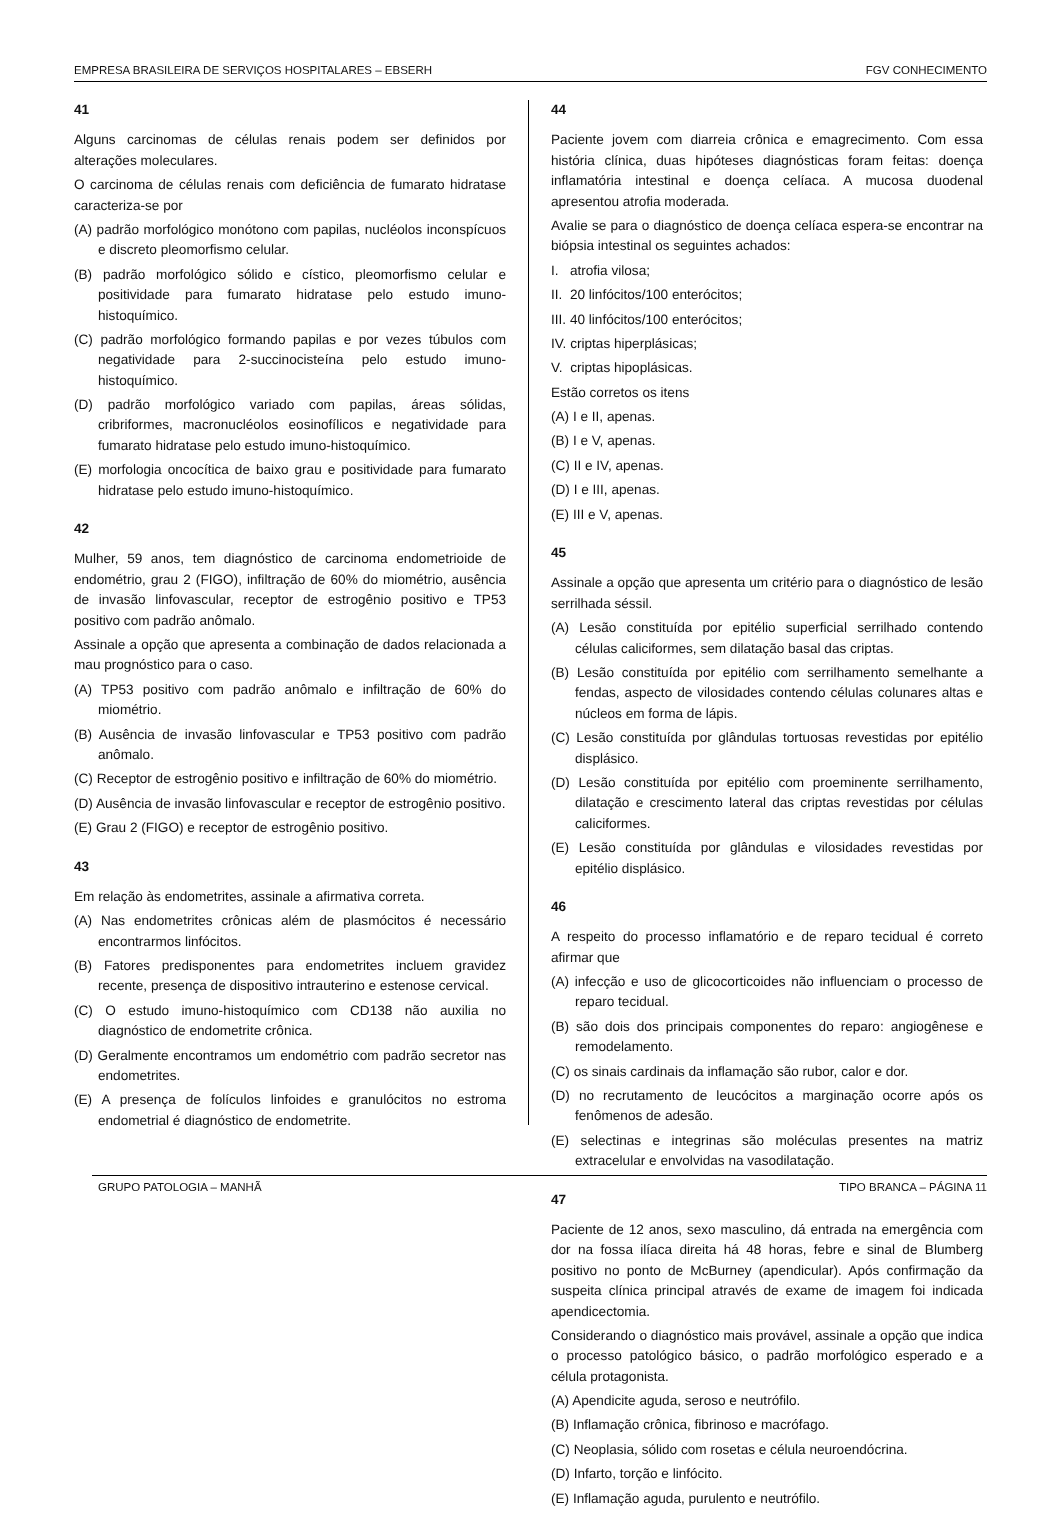EMPRESA BRASILEIRA DE SERVIÇOS HOSPITALARES – EBSERH FGV CONHECIMENTO
41
Alguns carcinomas de células renais podem ser definidos por alterações moleculares.
O carcinoma de células renais com deficiência de fumarato hidratase caracteriza-se por
(A) padrão morfológico monótono com papilas, nucléolos inconspícuos e discreto pleomorfismo celular.
(B) padrão morfológico sólido e cístico, pleomorfismo celular e positividade para fumarato hidratase pelo estudo imuno-histoquímico.
(C) padrão morfológico formando papilas e por vezes túbulos com negatividade para 2-succinocisteína pelo estudo imuno-histoquímico.
(D) padrão morfológico variado com papilas, áreas sólidas, cribriformes, macronucléolos eosinofílicos e negatividade para fumarato hidratase pelo estudo imuno-histoquímico.
(E) morfologia oncocítica de baixo grau e positividade para fumarato hidratase pelo estudo imuno-histoquímico.
42
Mulher, 59 anos, tem diagnóstico de carcinoma endometrioide de endométrio, grau 2 (FIGO), infiltração de 60% do miométrio, ausência de invasão linfovascular, receptor de estrogênio positivo e TP53 positivo com padrão anômalo.
Assinale a opção que apresenta a combinação de dados relacionada a mau prognóstico para o caso.
(A) TP53 positivo com padrão anômalo e infiltração de 60% do miométrio.
(B) Ausência de invasão linfovascular e TP53 positivo com padrão anômalo.
(C) Receptor de estrogênio positivo e infiltração de 60% do miométrio.
(D) Ausência de invasão linfovascular e receptor de estrogênio positivo.
(E) Grau 2 (FIGO) e receptor de estrogênio positivo.
43
Em relação às endometrites, assinale a afirmativa correta.
(A) Nas endometrites crônicas além de plasmócitos é necessário encontrarmos linfócitos.
(B) Fatores predisponentes para endometrites incluem gravidez recente, presença de dispositivo intrauterino e estenose cervical.
(C) O estudo imuno-histoquímico com CD138 não auxilia no diagnóstico de endometrite crônica.
(D) Geralmente encontramos um endométrio com padrão secretor nas endometrites.
(E) A presença de folículos linfoides e granulócitos no estroma endometrial é diagnóstico de endometrite.
44
Paciente jovem com diarreia crônica e emagrecimento. Com essa história clínica, duas hipóteses diagnósticas foram feitas: doença inflamatória intestinal e doença celíaca. A mucosa duodenal apresentou atrofia moderada.
Avalie se para o diagnóstico de doença celíaca espera-se encontrar na biópsia intestinal os seguintes achados:
I. atrofia vilosa;
II. 20 linfócitos/100 enterócitos;
III. 40 linfócitos/100 enterócitos;
IV. criptas hiperplásicas;
V. criptas hipoplásicas.
Estão corretos os itens
(A) I e II, apenas.
(B) I e V, apenas.
(C) II e IV, apenas.
(D) I e III, apenas.
(E) III e V, apenas.
45
Assinale a opção que apresenta um critério para o diagnóstico de lesão serrilhada séssil.
(A) Lesão constituída por epitélio superficial serrilhado contendo células caliciformes, sem dilatação basal das criptas.
(B) Lesão constituída por epitélio com serrilhamento semelhante a fendas, aspecto de vilosidades contendo células colunares altas e núcleos em forma de lápis.
(C) Lesão constituída por glândulas tortuosas revestidas por epitélio displásico.
(D) Lesão constituída por epitélio com proeminente serrilhamento, dilatação e crescimento lateral das criptas revestidas por células caliciformes.
(E) Lesão constituída por glândulas e vilosidades revestidas por epitélio displásico.
46
A respeito do processo inflamatório e de reparo tecidual é correto afirmar que
(A) infecção e uso de glicocorticoides não influenciam o processo de reparo tecidual.
(B) são dois dos principais componentes do reparo: angiogênese e remodelamento.
(C) os sinais cardinais da inflamação são rubor, calor e dor.
(D) no recrutamento de leucócitos a marginação ocorre após os fenômenos de adesão.
(E) selectinas e integrinas são moléculas presentes na matriz extracelular e envolvidas na vasodilatação.
47
Paciente de 12 anos, sexo masculino, dá entrada na emergência com dor na fossa ilíaca direita há 48 horas, febre e sinal de Blumberg positivo no ponto de McBurney (apendicular). Após confirmação da suspeita clínica principal através de exame de imagem foi indicada apendicectomia.
Considerando o diagnóstico mais provável, assinale a opção que indica o processo patológico básico, o padrão morfológico esperado e a célula protagonista.
(A) Apendicite aguda, seroso e neutrófilo.
(B) Inflamação crônica, fibrinoso e macrófago.
(C) Neoplasia, sólido com rosetas e célula neuroendócrina.
(D) Infarto, torção e linfócito.
(E) Inflamação aguda, purulento e neutrófilo.
GRUPO PATOLOGIA – MANHÃ TIPO BRANCA – PÁGINA 11